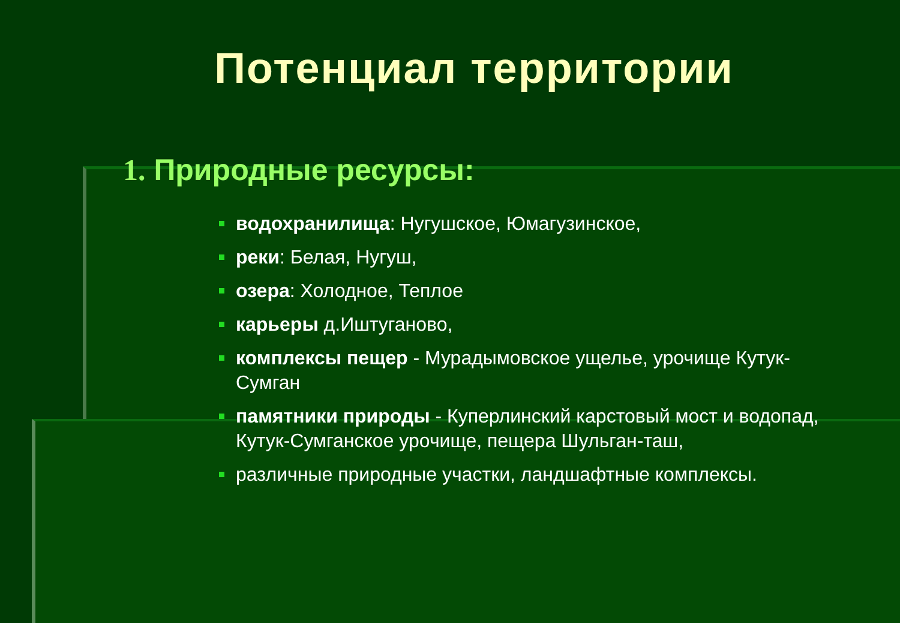Потенциал территории
1. Природные ресурсы:
водохранилища: Нугушское, Юмагузинское,
реки: Белая, Нугуш,
озера: Холодное, Теплое
карьеры д.Иштуганово,
комплексы пещер - Мурадымовское ущелье, урочище Кутук-Сумган
памятники природы - Куперлинский карстовый мост и водопад, Кутук-Сумганское урочище, пещера Шульган-таш,
различные природные участки, ландшафтные комплексы.